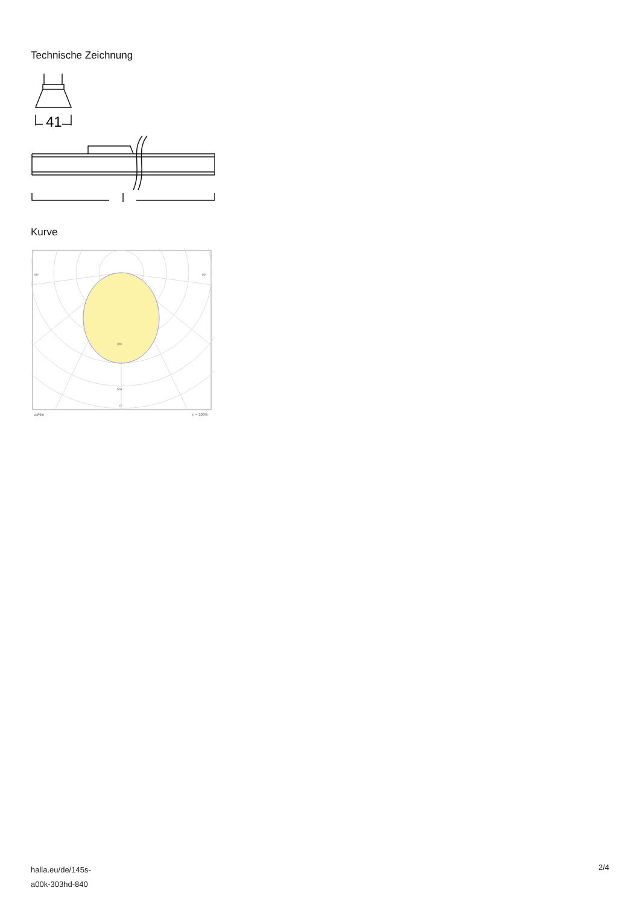Technische Zeichnung
41
Kurve
90°
90°
300
500
0°
cd/klm
η = 100%
halla.eu/de/145s-
a00k-303hd-840
2/4